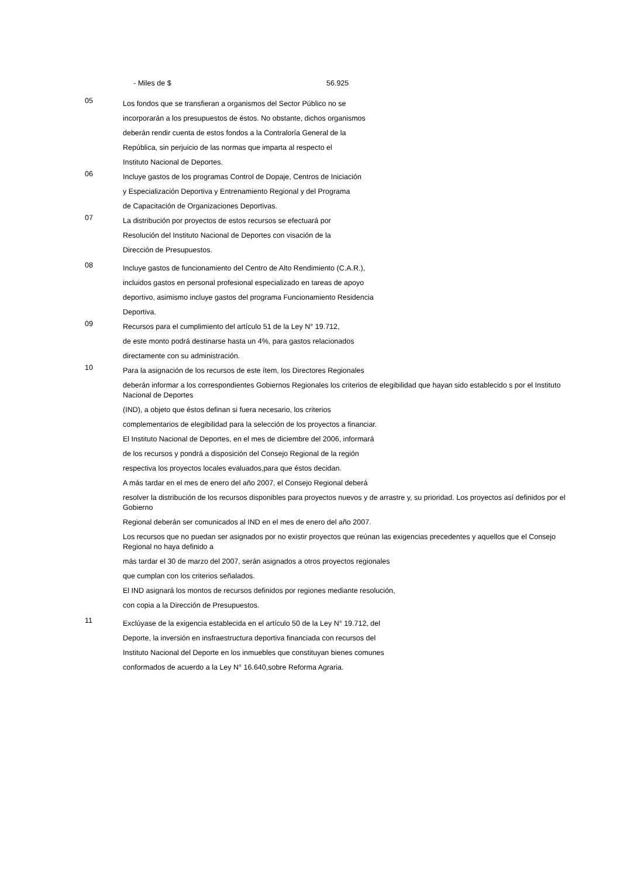- Miles de $ 56.925
05
Los fondos que se transfieran a organismos del Sector Público no se
incorporarán a los presupuestos de éstos. No obstante, dichos organismos
deberán rendir cuenta de estos fondos a la Contraloría General de la
República, sin perjuicio de las normas que imparta al respecto el
Instituto Nacional de Deportes.
06
Incluye gastos de los programas Control de Dopaje, Centros de Iniciación
y Especialización Deportiva y Entrenamiento Regional y del Programa
de Capacitación de Organizaciones Deportivas.
07
La distribución por proyectos de estos recursos se efectuará por
Resolución del Instituto Nacional de Deportes con visación de la
Dirección de Presupuestos.
08
Incluye gastos de funcionamiento del Centro de Alto Rendimiento (C.A.R.),
incluidos gastos en personal profesional especializado en tareas de apoyo
deportivo, asimismo incluye gastos del programa Funcionamiento Residencia
Deportiva.
09
Recursos para el cumplimiento del artículo 51 de la Ley N° 19.712,
de este monto podrá destinarse hasta un 4%, para gastos relacionados
directamente con su administración.
10
Para la asignación de los recursos de este ítem, los Directores Regionales
deberán informar a los correspondientes Gobiernos Regionales los criterios de elegibilidad que hayan sido establecido s por el Instituto Nacional de Deportes
(IND), a objeto que éstos definan si fuera necesario, los criterios
complementarios de elegibilidad para la selección de los proyectos a financiar.
El Instituto Nacional de Deportes, en el mes de diciembre del 2006, informará
de los recursos y pondrá a disposición del Consejo Regional de la región
respectiva los proyectos locales evaluados,para que éstos decidan.
A más tardar en el mes de enero del año 2007, el Consejo Regional deberá
resolver la distribución de los recursos disponibles para proyectos nuevos y de arrastre y, su prioridad. Los proyectos así definidos por el Gobierno
Regional deberán ser comunicados al IND en el mes de enero del año 2007.
Los recursos que no puedan ser asignados por no existir proyectos que reúnan las exigencias precedentes y aquellos que el Consejo Regional no haya definido a
más tardar el 30 de marzo del 2007, serán asignados a otros proyectos regionales
que cumplan con los criterios señalados.
El IND asignará los montos de recursos definidos por regiones mediante resolución,
con copia a la Dirección de Presupuestos.
11
Exclúyase de la exigencia establecida en el artículo 50 de la Ley N° 19.712, del
Deporte, la inversión en insfraestructura deportiva financiada con recursos del
Instituto Nacional del Deporte en los inmuebles que constituyan bienes comunes
conformados de acuerdo a la Ley N° 16.640,sobre Reforma Agraria.